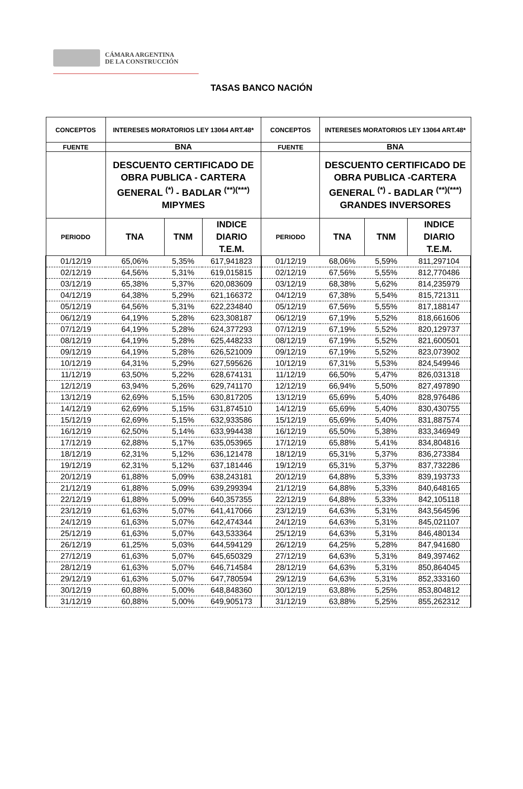CÁMARA ARGENTINA
DE LA CONSTRUCCIÓN
TASAS BANCO NACIÓN
| CONCEPTOS | INTERESES MORATORIOS LEY 13064 ART.48* | | | CONCEPTOS | INTERESES MORATORIOS LEY 13064 ART.48* | | |
| --- | --- | --- | --- | --- | --- | --- | --- |
| FUENTE | BNA | | | FUENTE | BNA | | |
| | DESCUENTO CERTIFICADO DE OBRA PUBLICA - CARTERA GENERAL <sup>(*)</sup> - BADLAR <sup>(**)(***)</sup> MIPYMES | | | | DESCUENTO CERTIFICADO DE OBRA PUBLICA -CARTERA GENERAL <sup>(*)</sup> - BADLAR <sup>(**)(***)</sup> GRANDES INVERSORES | | |
| PERIODO | TNA | TNM | INDICE DIARIO T.E.M. | PERIODO | TNA | TNM | INDICE DIARIO T.E.M. |
| 01/12/19 | 65,06% | 5,35% | 617,941823 | 01/12/19 | 68,06% | 5,59% | 811,297104 |
| 02/12/19 | 64,56% | 5,31% | 619,015815 | 02/12/19 | 67,56% | 5,55% | 812,770486 |
| 03/12/19 | 65,38% | 5,37% | 620,083609 | 03/12/19 | 68,38% | 5,62% | 814,235979 |
| 04/12/19 | 64,38% | 5,29% | 621,166372 | 04/12/19 | 67,38% | 5,54% | 815,721311 |
| 05/12/19 | 64,56% | 5,31% | 622,234840 | 05/12/19 | 67,56% | 5,55% | 817,188147 |
| 06/12/19 | 64,19% | 5,28% | 623,308187 | 06/12/19 | 67,19% | 5,52% | 818,661606 |
| 07/12/19 | 64,19% | 5,28% | 624,377293 | 07/12/19 | 67,19% | 5,52% | 820,129737 |
| 08/12/19 | 64,19% | 5,28% | 625,448233 | 08/12/19 | 67,19% | 5,52% | 821,600501 |
| 09/12/19 | 64,19% | 5,28% | 626,521009 | 09/12/19 | 67,19% | 5,52% | 823,073902 |
| 10/12/19 | 64,31% | 5,29% | 627,595626 | 10/12/19 | 67,31% | 5,53% | 824,549946 |
| 11/12/19 | 63,50% | 5,22% | 628,674131 | 11/12/19 | 66,50% | 5,47% | 826,031318 |
| 12/12/19 | 63,94% | 5,26% | 629,741170 | 12/12/19 | 66,94% | 5,50% | 827,497890 |
| 13/12/19 | 62,69% | 5,15% | 630,817205 | 13/12/19 | 65,69% | 5,40% | 828,976486 |
| 14/12/19 | 62,69% | 5,15% | 631,874510 | 14/12/19 | 65,69% | 5,40% | 830,430755 |
| 15/12/19 | 62,69% | 5,15% | 632,933586 | 15/12/19 | 65,69% | 5,40% | 831,887574 |
| 16/12/19 | 62,50% | 5,14% | 633,994438 | 16/12/19 | 65,50% | 5,38% | 833,346949 |
| 17/12/19 | 62,88% | 5,17% | 635,053965 | 17/12/19 | 65,88% | 5,41% | 834,804816 |
| 18/12/19 | 62,31% | 5,12% | 636,121478 | 18/12/19 | 65,31% | 5,37% | 836,273384 |
| 19/12/19 | 62,31% | 5,12% | 637,181446 | 19/12/19 | 65,31% | 5,37% | 837,732286 |
| 20/12/19 | 61,88% | 5,09% | 638,243181 | 20/12/19 | 64,88% | 5,33% | 839,193733 |
| 21/12/19 | 61,88% | 5,09% | 639,299394 | 21/12/19 | 64,88% | 5,33% | 840,648165 |
| 22/12/19 | 61,88% | 5,09% | 640,357355 | 22/12/19 | 64,88% | 5,33% | 842,105118 |
| 23/12/19 | 61,63% | 5,07% | 641,417066 | 23/12/19 | 64,63% | 5,31% | 843,564596 |
| 24/12/19 | 61,63% | 5,07% | 642,474344 | 24/12/19 | 64,63% | 5,31% | 845,021107 |
| 25/12/19 | 61,63% | 5,07% | 643,533364 | 25/12/19 | 64,63% | 5,31% | 846,480134 |
| 26/12/19 | 61,25% | 5,03% | 644,594129 | 26/12/19 | 64,25% | 5,28% | 847,941680 |
| 27/12/19 | 61,63% | 5,07% | 645,650329 | 27/12/19 | 64,63% | 5,31% | 849,397462 |
| 28/12/19 | 61,63% | 5,07% | 646,714584 | 28/12/19 | 64,63% | 5,31% | 850,864045 |
| 29/12/19 | 61,63% | 5,07% | 647,780594 | 29/12/19 | 64,63% | 5,31% | 852,333160 |
| 30/12/19 | 60,88% | 5,00% | 648,848360 | 30/12/19 | 63,88% | 5,25% | 853,804812 |
| 31/12/19 | 60,88% | 5,00% | 649,905173 | 31/12/19 | 63,88% | 5,25% | 855,262312 |